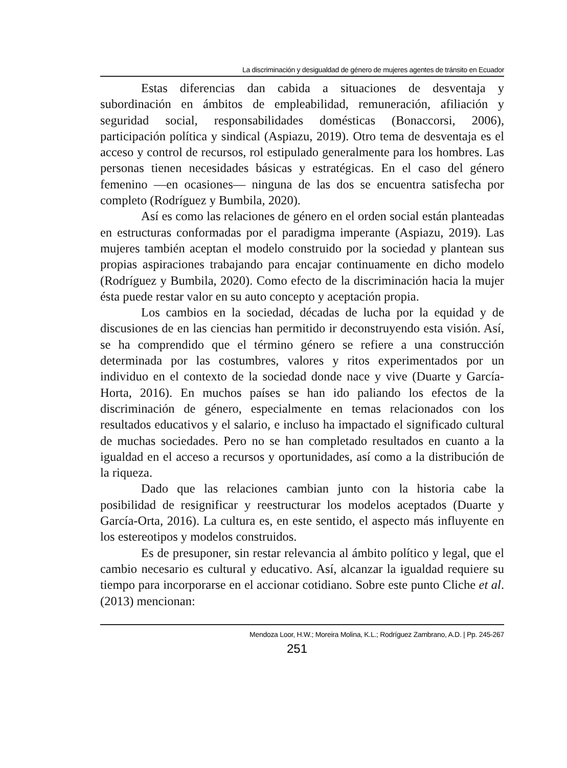La discriminación y desigualdad de género de mujeres agentes de tránsito en Ecuador
Estas diferencias dan cabida a situaciones de desventaja y subordinación en ámbitos de empleabilidad, remuneración, afiliación y seguridad social, responsabilidades domésticas (Bonaccorsi, 2006), participación política y sindical (Aspiazu, 2019). Otro tema de desventaja es el acceso y control de recursos, rol estipulado generalmente para los hombres. Las personas tienen necesidades básicas y estratégicas. En el caso del género femenino —en ocasiones— ninguna de las dos se encuentra satisfecha por completo (Rodríguez y Bumbila, 2020).
Así es como las relaciones de género en el orden social están planteadas en estructuras conformadas por el paradigma imperante (Aspiazu, 2019). Las mujeres también aceptan el modelo construido por la sociedad y plantean sus propias aspiraciones trabajando para encajar continuamente en dicho modelo (Rodríguez y Bumbila, 2020). Como efecto de la discriminación hacia la mujer ésta puede restar valor en su auto concepto y aceptación propia.
Los cambios en la sociedad, décadas de lucha por la equidad y de discusiones de en las ciencias han permitido ir deconstruyendo esta visión. Así, se ha comprendido que el término género se refiere a una construcción determinada por las costumbres, valores y ritos experimentados por un individuo en el contexto de la sociedad donde nace y vive (Duarte y García-Horta, 2016). En muchos países se han ido paliando los efectos de la discriminación de género, especialmente en temas relacionados con los resultados educativos y el salario, e incluso ha impactado el significado cultural de muchas sociedades. Pero no se han completado resultados en cuanto a la igualdad en el acceso a recursos y oportunidades, así como a la distribución de la riqueza.
Dado que las relaciones cambian junto con la historia cabe la posibilidad de resignificar y reestructurar los modelos aceptados (Duarte y García-Orta, 2016). La cultura es, en este sentido, el aspecto más influyente en los estereotipos y modelos construidos.
Es de presuponer, sin restar relevancia al ámbito político y legal, que el cambio necesario es cultural y educativo. Así, alcanzar la igualdad requiere su tiempo para incorporarse en el accionar cotidiano. Sobre este punto Cliche et al. (2013) mencionan:
Mendoza Loor, H.W.; Moreira Molina, K.L.; Rodríguez Zambrano, A.D. | Pp. 245-267
251